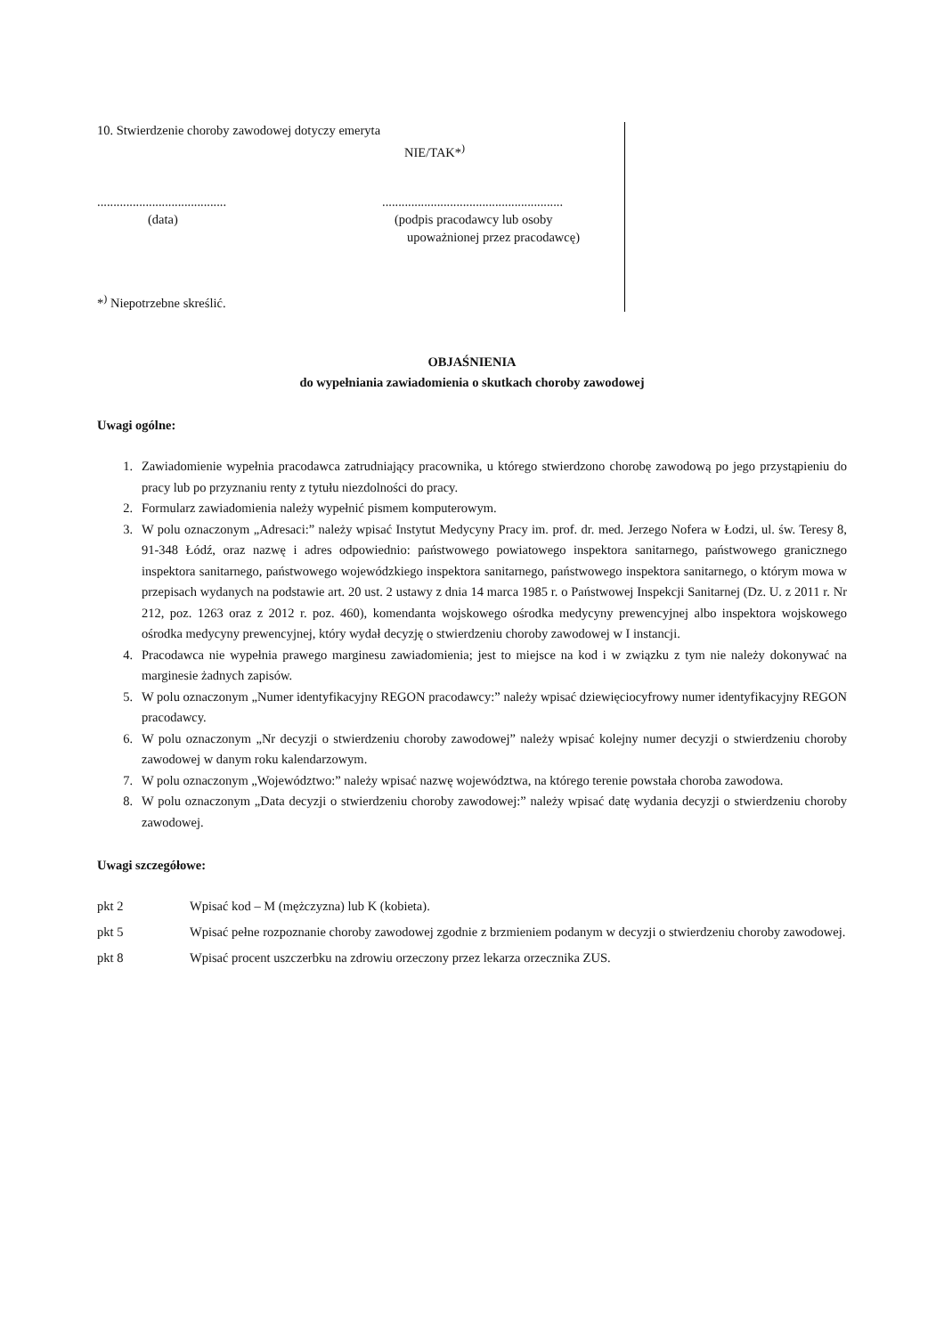10. Stwierdzenie choroby zawodowej dotyczy emeryta
NIE/TAK*<sup>)</sup>
........................................
(data)
........................................................
(podpis pracodawcy lub osoby
upoważnionej przez pracodawcę)
*<sup>)</sup> Niepotrzebne skreślić.
OBJAŚNIENIA
do wypełniania zawiadomienia o skutkach choroby zawodowej
Uwagi ogólne:
1. Zawiadomienie wypełnia pracodawca zatrudniający pracownika, u którego stwierdzono chorobę zawodową po jego przystąpieniu do pracy lub po przyznaniu renty z tytułu niezdolności do pracy.
2. Formularz zawiadomienia należy wypełnić pismem komputerowym.
3. W polu oznaczonym „Adresaci:” należy wpisać Instytut Medycyny Pracy im. prof. dr. med. Jerzego Nofera w Łodzi, ul. św. Teresy 8, 91-348 Łódź, oraz nazwę i adres odpowiednio: państwowego powiatowego inspektora sanitarnego, państwowego granicznego inspektora sanitarnego, państwowego wojewódzkiego inspektora sanitarnego, państwowego inspektora sanitarnego, o którym mowa w przepisach wydanych na podstawie art. 20 ust. 2 ustawy z dnia 14 marca 1985 r. o Państwowej Inspekcji Sanitarnej (Dz. U. z 2011 r. Nr 212, poz. 1263 oraz z 2012 r. poz. 460), komendanta wojskowego ośrodka medycyny prewencyjnej albo inspektora wojskowego ośrodka medycyny prewencyjnej, który wydał decyzję o stwierdzeniu choroby zawodowej w I instancji.
4. Pracodawca nie wypełnia prawego marginesu zawiadomienia; jest to miejsce na kod i w związku z tym nie należy dokonywać na marginesie żadnych zapisów.
5. W polu oznaczonym „Numer identyfikacyjny REGON pracodawcy:” należy wpisać dziewięciocyfrowy numer identyfikacyjny REGON pracodawcy.
6. W polu oznaczonym „Nr decyzji o stwierdzeniu choroby zawodowej” należy wpisać kolejny numer decyzji o stwierdzeniu choroby zawodowej w danym roku kalendarzowym.
7. W polu oznaczonym „Województwo:” należy wpisać nazwę województwa, na którego terenie powstała choroba zawodowa.
8. W polu oznaczonym „Data decyzji o stwierdzeniu choroby zawodowej:” należy wpisać datę wydania decyzji o stwierdzeniu choroby zawodowej.
Uwagi szczegółowe:
pkt 2 Wpisać kod – M (mężczyzna) lub K (kobieta).
pkt 5 Wpisać pełne rozpoznanie choroby zawodowej zgodnie z brzmieniem podanym w decyzji o stwierdzeniu choroby zawodowej.
pkt 8 Wpisać procent uszczerbku na zdrowiu orzeczony przez lekarza orzecznika ZUS.